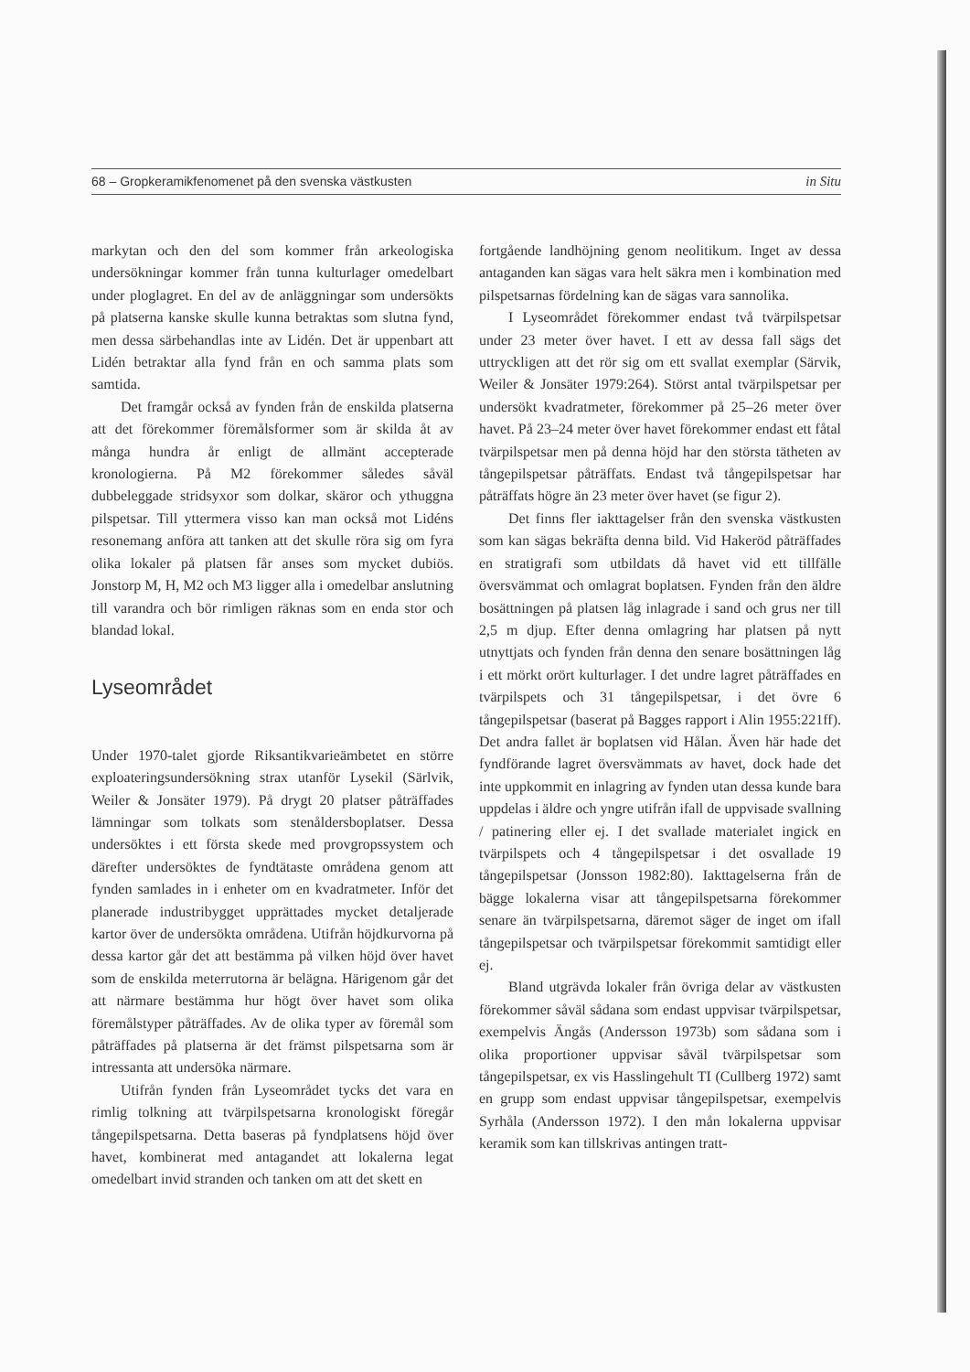68 – Gropkeramikfenomenet på den svenska västkusten in Situ
markytan och den del som kommer från arkeologiska undersökningar kommer från tunna kulturlager omedelbart under ploglagret. En del av de anläggningar som undersökts på platserna kanske skulle kunna betraktas som slutna fynd, men dessa särbehandlas inte av Lidén. Det är uppenbart att Lidén betraktar alla fynd från en och samma plats som samtida.
Det framgår också av fynden från de enskilda platserna att det förekommer föremålsformer som är skilda åt av många hundra år enligt de allmänt accepterade kronologierna. På M2 förekommer således såväl dubbeleggade stridsyxor som dolkar, skäror och ythuggna pilspetsar. Till yttermera visso kan man också mot Lidéns resonemang anföra att tanken att det skulle röra sig om fyra olika lokaler på platsen får anses som mycket dubiös. Jonstorp M, H, M2 och M3 ligger alla i omedelbar anslutning till varandra och bör rimligen räknas som en enda stor och blandad lokal.
Lyseområdet
Under 1970-talet gjorde Riksantikvarieämbetet en större exploateringsundersökning strax utanför Lysekil (Särlvik, Weiler & Jonsäter 1979). På drygt 20 platser påträffades lämningar som tolkats som stenåldersboplatser. Dessa undersöktes i ett första skede med provgropssystem och därefter undersöktes de fyndtätaste områdena genom att fynden samlades in i enheter om en kvadratmeter. Inför det planerade industribygget upprättades mycket detaljerade kartor över de undersökta områdena. Utifrån höjdkurvorna på dessa kartor går det att bestämma på vilken höjd över havet som de enskilda meterrutorna är belägna. Härigenom går det att närmare bestämma hur högt över havet som olika föremålstyper påträffades. Av de olika typer av föremål som påträffades på platserna är det främst pilspetsarna som är intressanta att undersöka närmare.
Utifrån fynden från Lyseområdet tycks det vara en rimlig tolkning att tvärpilspetsarna kronologiskt föregår tångepilspetsarna. Detta baseras på fyndplatsens höjd över havet, kombinerat med antagandet att lokalerna legat omedelbart invid stranden och tanken om att det skett en
fortgående landhöjning genom neolitikum. Inget av dessa antaganden kan sägas vara helt säkra men i kombination med pilspetsarnas fördelning kan de sägas vara sannolika.
I Lyseområdet förekommer endast två tvärpilspetsar under 23 meter över havet. I ett av dessa fall sägs det uttryckligen att det rör sig om ett svallat exemplar (Särvik, Weiler & Jonsäter 1979:264). Störst antal tvärpilspetsar per undersökt kvadratmeter, förekommer på 25–26 meter över havet. På 23–24 meter över havet förekommer endast ett fåtal tvärpilspetsar men på denna höjd har den största tätheten av tångepilspetsar påträffats. Endast två tångepilspetsar har påträffats högre än 23 meter över havet (se figur 2).
Det finns fler iakttagelser från den svenska västkusten som kan sägas bekräfta denna bild. Vid Hakeröd påträffades en stratigrafi som utbildats då havet vid ett tillfälle översvämmat och omlagrat boplatsen. Fynden från den äldre bosättningen på platsen låg inlagrade i sand och grus ner till 2,5 m djup. Efter denna omlagring har platsen på nytt utnyttjats och fynden från denna den senare bosättningen låg i ett mörkt orört kulturlager. I det undre lagret påträffades en tvärpilspets och 31 tångepilspetsar, i det övre 6 tångepilspetsar (baserat på Bagges rapport i Alin 1955:221ff). Det andra fallet är boplatsen vid Hålan. Även här hade det fyndförande lagret översvämmats av havet, dock hade det inte uppkommit en inlagring av fynden utan dessa kunde bara uppdelas i äldre och yngre utifrån ifall de uppvisade svallning / patinering eller ej. I det svallade materialet ingick en tvärpilspets och 4 tångepilspetsar i det osvallade 19 tångepilspetsar (Jonsson 1982:80). Iakttagelserna från de bägge lokalerna visar att tångepilspetsarna förekommer senare än tvärpilspetsarna, däremot säger de inget om ifall tångepilspetsar och tvärpilspetsar förekommit samtidigt eller ej.
Bland utgrävda lokaler från övriga delar av västkusten förekommer såväl sådana som endast uppvisar tvärpilspetsar, exempelvis Ängås (Andersson 1973b) som sådana som i olika proportioner uppvisar såväl tvärpilspetsar som tångepilspetsar, ex vis Hasslingehult TI (Cullberg 1972) samt en grupp som endast uppvisar tångepilspetsar, exempelvis Syrhåla (Andersson 1972). I den mån lokalerna uppvisar keramik som kan tillskrivas antingen tratt-